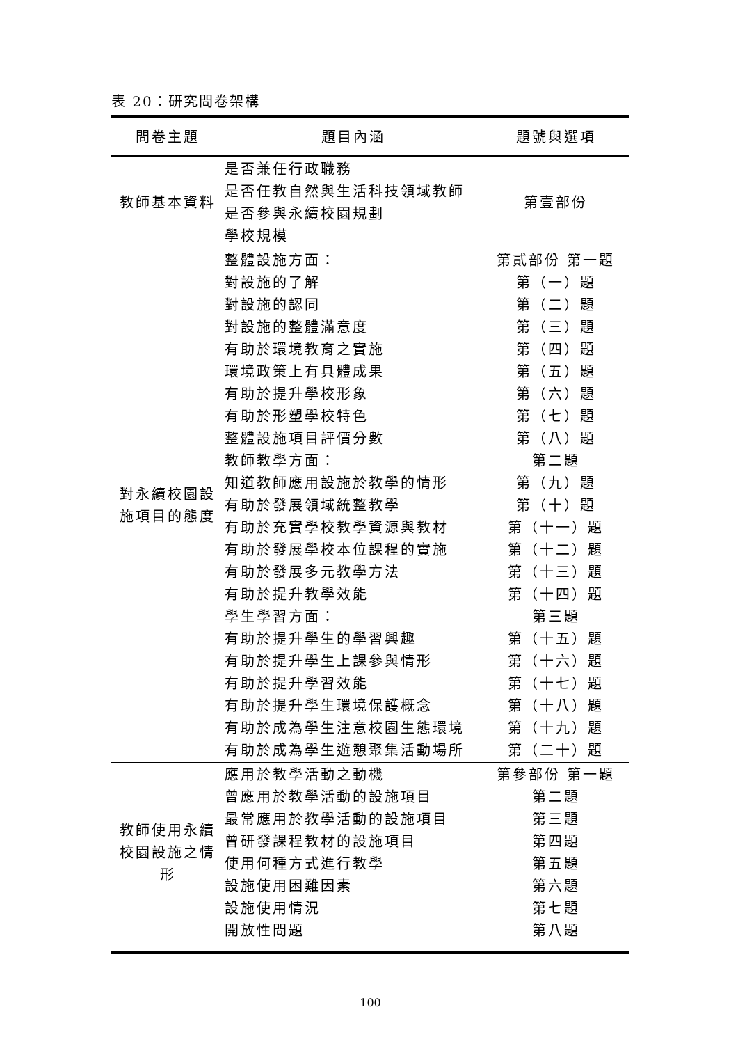表 20：研究問卷架構
| 問卷主題 | 題目內涵 | 題號與選項 |
| --- | --- | --- |
| 教師基本資料 | 是否兼任行政職務 是否任教自然與生活科技領域教師 是否參與永續校園規劃 學校規模 | 第壹部份 |
| 對永續校園設施項目的態度 | 整體設施方面： 對設施的了解 對設施的認同 對設施的整體滿意度 有助於環境教育之實施 環境政策上有具體成果 有助於提升學校形象 有助於形塑學校特色 整體設施項目評價分數 教師教學方面： 知道教師應用設施於教學的情形 有助於發展領域統整教學 有助於充實學校教學資源與教材 有助於發展學校本位課程的實施 有助於發展多元教學方法 有助於提升教學效能 學生學習方面： 有助於提升學生的學習興趣 有助於提升學生上課參與情形 有助於提升學習效能 有助於提升學生環境保護概念 有助於成為學生注意校園生態環境 有助於成為學生遊憩聚集活動場所 | 第貳部份 第一題 第（一）題 第（二）題 第（三）題 第（四）題 第（五）題 第（六）題 第（七）題 第（八）題 第二題 第（九）題 第（十）題 第（十一）題 第（十二）題 第（十三）題 第（十四）題 第三題 第（十五）題 第（十六）題 第（十七）題 第（十八）題 第（十九）題 第（二十）題 |
| 教師使用永續校園設施之情形 | 應用於教學活動之動機 曾應用於教學活動的設施項目 最常應用於教學活動的設施項目 曾研發課程教材的設施項目 使用何種方式進行教學 設施使用困難因素 設施使用情況 開放性問題 | 第參部份 第一題 第二題 第三題 第四題 第五題 第六題 第七題 第八題 |
100